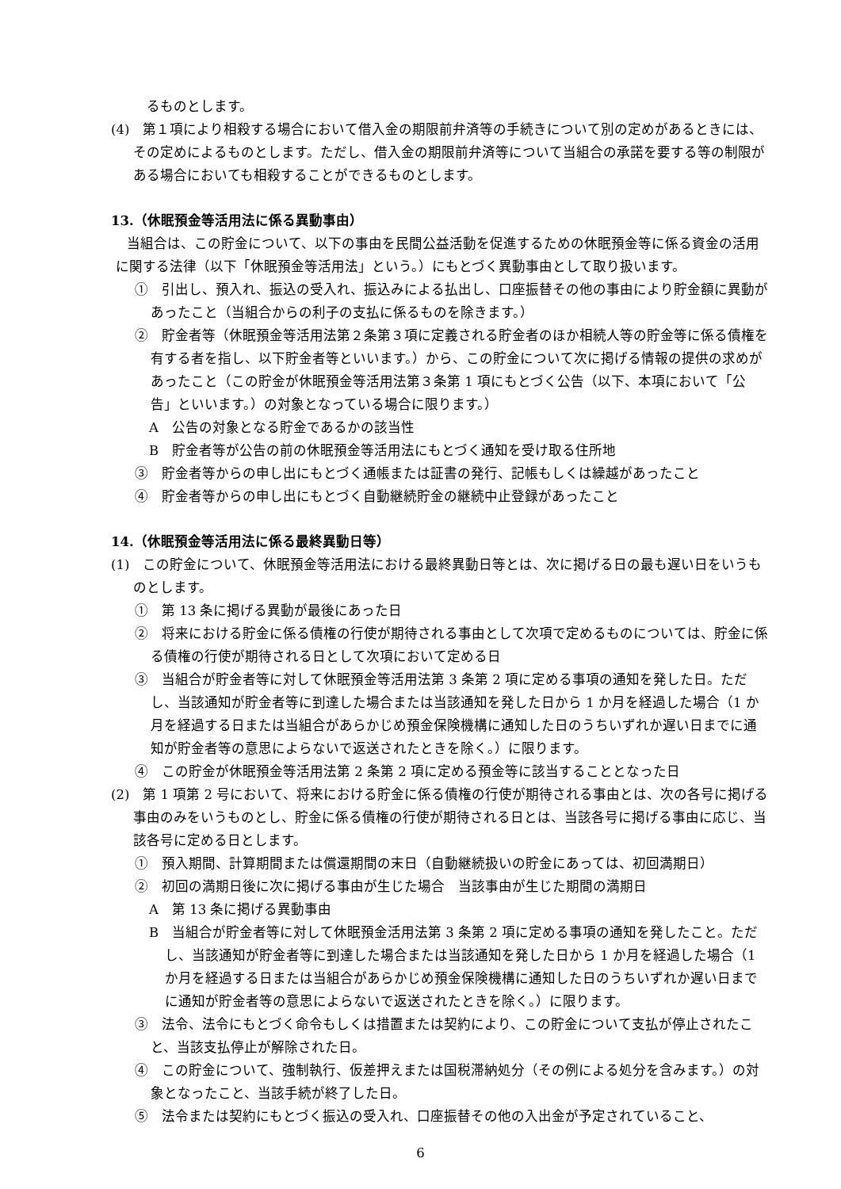るものとします。
(4)　第１項により相殺する場合において借入金の期限前弁済等の手続きについて別の定めがあるときには、その定めによるものとします。ただし、借入金の期限前弁済等について当組合の承諾を要する等の制限がある場合においても相殺することができるものとします。
13.（休眠預金等活用法に係る異動事由）
当組合は、この貯金について、以下の事由を民間公益活動を促進するための休眠預金等に係る資金の活用に関する法律（以下「休眠預金等活用法」という。）にもとづく異動事由として取り扱います。
①　引出し、預入れ、振込の受入れ、振込みによる払出し、口座振替その他の事由により貯金額に異動があったこと（当組合からの利子の支払に係るものを除きます。）
②　貯金者等（休眠預金等活用法第２条第３項に定義される貯金者のほか相続人等の貯金等に係る債権を有する者を指し、以下貯金者等といいます。）から、この貯金について次に掲げる情報の提供の求めがあったこと（この貯金が休眠預金等活用法第３条第 1 項にもとづく公告（以下、本項において「公告」といいます。）の対象となっている場合に限ります。）
A　公告の対象となる貯金であるかの該当性
B　貯金者等が公告の前の休眠預金等活用法にもとづく通知を受け取る住所地
③　貯金者等からの申し出にもとづく通帳または証書の発行、記帳もしくは繰越があったこと
④　貯金者等からの申し出にもとづく自動継続貯金の継続中止登録があったこと
14.（休眠預金等活用法に係る最終異動日等）
(1)　この貯金について、休眠預金等活用法における最終異動日等とは、次に掲げる日の最も遅い日をいうものとします。
①　第 13 条に掲げる異動が最後にあった日
②　将来における貯金に係る債権の行使が期待される事由として次項で定めるものについては、貯金に係る債権の行使が期待される日として次項において定める日
③　当組合が貯金者等に対して休眠預金等活用法第 3 条第 2 項に定める事項の通知を発した日。ただし、当該通知が貯金者等に到達した場合または当該通知を発した日から 1 か月を経過した場合（1 か月を経過する日または当組合があらかじめ預金保険機構に通知した日のうちいずれか遅い日までに通知が貯金者等の意思によらないで返送されたときを除く。）に限ります。
④　この貯金が休眠預金等活用法第 2 条第 2 項に定める預金等に該当することとなった日
(2)　第 1 項第 2 号において、将来における貯金に係る債権の行使が期待される事由とは、次の各号に掲げる事由のみをいうものとし、貯金に係る債権の行使が期待される日とは、当該各号に掲げる事由に応じ、当該各号に定める日とします。
①　預入期間、計算期間または償還期間の末日（自動継続扱いの貯金にあっては、初回満期日）
②　初回の満期日後に次に掲げる事由が生じた場合　当該事由が生じた期間の満期日
A　第 13 条に掲げる異動事由
B　当組合が貯金者等に対して休眠預金活用法第 3 条第 2 項に定める事項の通知を発したこと。ただし、当該通知が貯金者等に到達した場合または当該通知を発した日から 1 か月を経過した場合（1 か月を経過する日または当組合があらかじめ預金保険機構に通知した日のうちいずれか遅い日までに通知が貯金者等の意思によらないで返送されたときを除く。）に限ります。
③　法令、法令にもとづく命令もしくは措置または契約により、この貯金について支払が停止されたこと、当該支払停止が解除された日。
④　この貯金について、強制執行、仮差押えまたは国税滞納処分（その例による処分を含みます。）の対象となったこと、当該手続が終了した日。
⑤　法令または契約にもとづく振込の受入れ、口座振替その他の入出金が予定されていること、
6